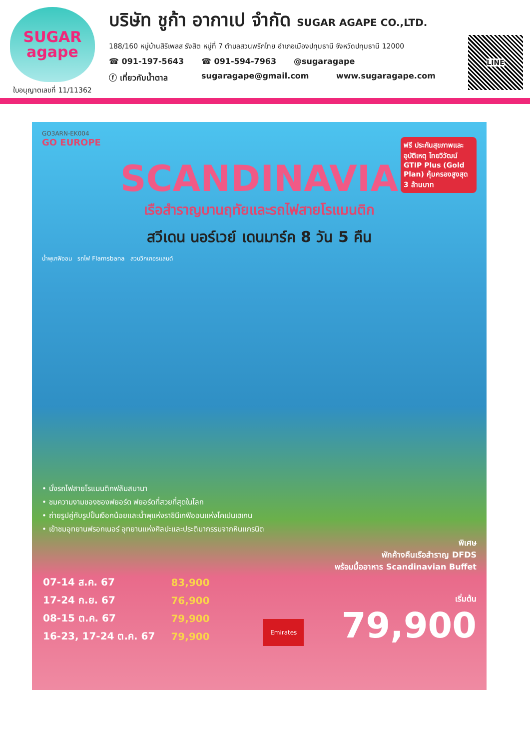SUGAR
agape
ใบอนุญาตเลขที่ 11/11362
บริษัท ชูก้า อากาเป จำกัด SUGAR AGAPE CO.,LTD.
188/160 หมู่บ้านสิริเพลส รังสิต หมู่ที่ 7 ตำบลสวนพริกไทย อำเภอเมืองปทุมธานี จังหวัดปทุมธานี 12000
☎ 091-197-5643 ☎ 091-594-7963 @sugaragape
ⓕ เที่ยวกับน้ำตาล sugaragape@gmail.com www.sugaragape.com
LINE
GO3ARN-EK004
GO EUROPE
ฟรี ประกันสุขภาพและอุบัติเหตุ ไทยวิวัฒน์ GTIP Plus (Gold Plan) คุ้มครองสูงสุด 3 ล้านบาท
SCANDINAVIA
เรือสำราญบานฤทัยและรถไฟสายโรแมนติก
สวีเดน นอร์เวย์ เดนมาร์ค 8 วัน 5 คืน
น้ำพุเกฟิออน รถไฟ Flamsbana สวนวิกเกอรแลนด์
• นั่งรถไฟสายโรแมนติกฟลัมสบานา
• ชมความงามของซองฟยอร์ด ฟยอร์ดที่สวยที่สุดในโลก
• ถ่ายรูปคู่กับรูปปั้นเงือกน้อยและน้ำพุแห่งราชินีเกฟิออนแห่งโคเปนเฮเกน
• เข้าชมอุทยานฟรอกเนอร์ อุทยานแห่งศิลปะและประติมากรรมจากหินแกรนิต
พิเศษ
พักค้างคืนเรือสำราญ DFDS
พร้อมมื้ออาหาร Scandinavian Buffet
| 07-14 ส.ค. 67 | 83,900 |
| 17-24 ก.ย. 67 | 76,900 |
| 08-15 ต.ค. 67 | 79,900 |
| 16-23, 17-24 ต.ค. 67 | 79,900 |
Emirates
เริ่มต้น
79,900